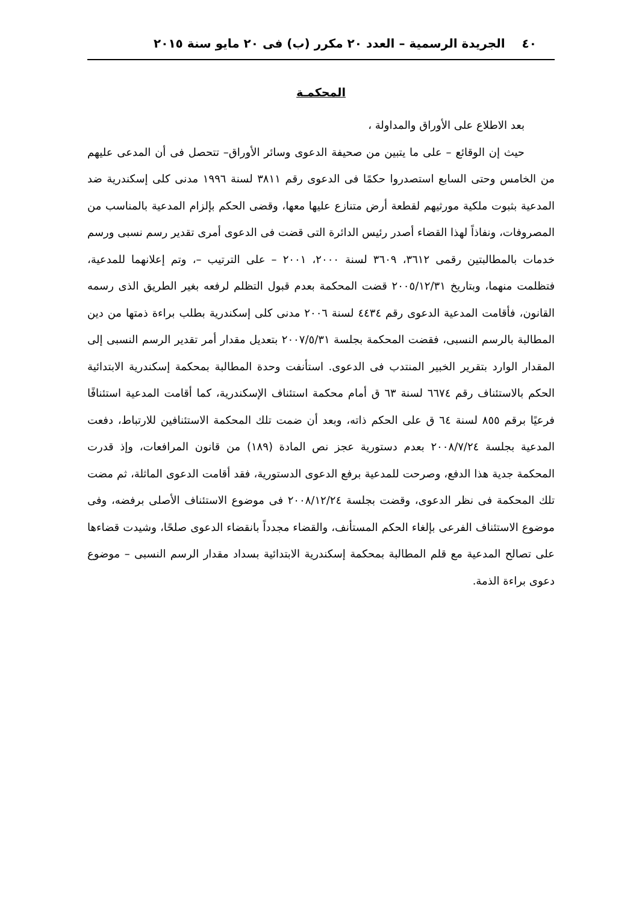٤٠ الجريدة الرسمية – العدد ٢٠ مكرر (ب) فى ٢٠ مايو سنة ٢٠١٥
المحكمـة
بعد الاطلاع على الأوراق والمداولة ،
حيث إن الوقائع – على ما يتبين من صحيفة الدعوى وسائر الأوراق– تتحصل فى أن المدعى عليهم من الخامس وحتى السابع استصدروا حكمًا فى الدعوى رقم ٣٨١١ لسنة ١٩٩٦ مدنى كلى إسكندرية ضد المدعية بثبوت ملكية مورثيهم لقطعة أرض متنازع عليها معها، وقضى الحكم بإلزام المدعية بالمناسب من المصروفات، ونفاذاً لهذا القضاء أصدر رئيس الدائرة التى قضت فى الدعوى أمرى تقدير رسم نسبى ورسم خدمات بالمطالبتين رقمى ٣٦١٢، ٣٦٠٩ لسنة ٢٠٠٠، ٢٠٠١ – على الترتيب –، وتم إعلانهما للمدعية، فتظلمت منهما، وبتاريخ ٢٠٠٥/١٢/٣١ قضت المحكمة بعدم قبول التظلم لرفعه بغير الطريق الذى رسمه القانون، فأقامت المدعية الدعوى رقم ٤٤٣٤ لسنة ٢٠٠٦ مدنى كلى إسكندرية بطلب براءة ذمتها من دين المطالبة بالرسم النسبى، فقضت المحكمة بجلسة ٢٠٠٧/٥/٣١ بتعديل مقدار أمر تقدير الرسم النسبى إلى المقدار الوارد بتقرير الخبير المنتدب فى الدعوى. استأنفت وحدة المطالبة بمحكمة إسكندرية الابتدائية الحكم بالاستئناف رقم ٦٦٧٤ لسنة ٦٣ ق أمام محكمة استئناف الإسكندرية، كما أقامت المدعية استئنافًا فرعيًا برقم ٨٥٥ لسنة ٦٤ ق على الحكم ذاته، وبعد أن ضمت تلك المحكمة الاستئنافين للارتباط، دفعت المدعية بجلسة ٢٠٠٨/٧/٢٤ بعدم دستورية عجز نص المادة (١٨٩) من قانون المرافعات، وإذ قدرت المحكمة جدية هذا الدفع، وصرحت للمدعية برفع الدعوى الدستورية، فقد أقامت الدعوى الماثلة، ثم مضت تلك المحكمة فى نظر الدعوى، وقضت بجلسة ٢٠٠٨/١٢/٢٤ فى موضوع الاستئناف الأصلى برفضه، وفى موضوع الاستئناف الفرعى بإلغاء الحكم المستأنف، والقضاء مجدداً بانقضاء الدعوى صلحًا، وشيدت قضاءها على تصالح المدعية مع قلم المطالبة بمحكمة إسكندرية الابتدائية بسداد مقدار الرسم النسبى – موضوع دعوى براءة الذمة.